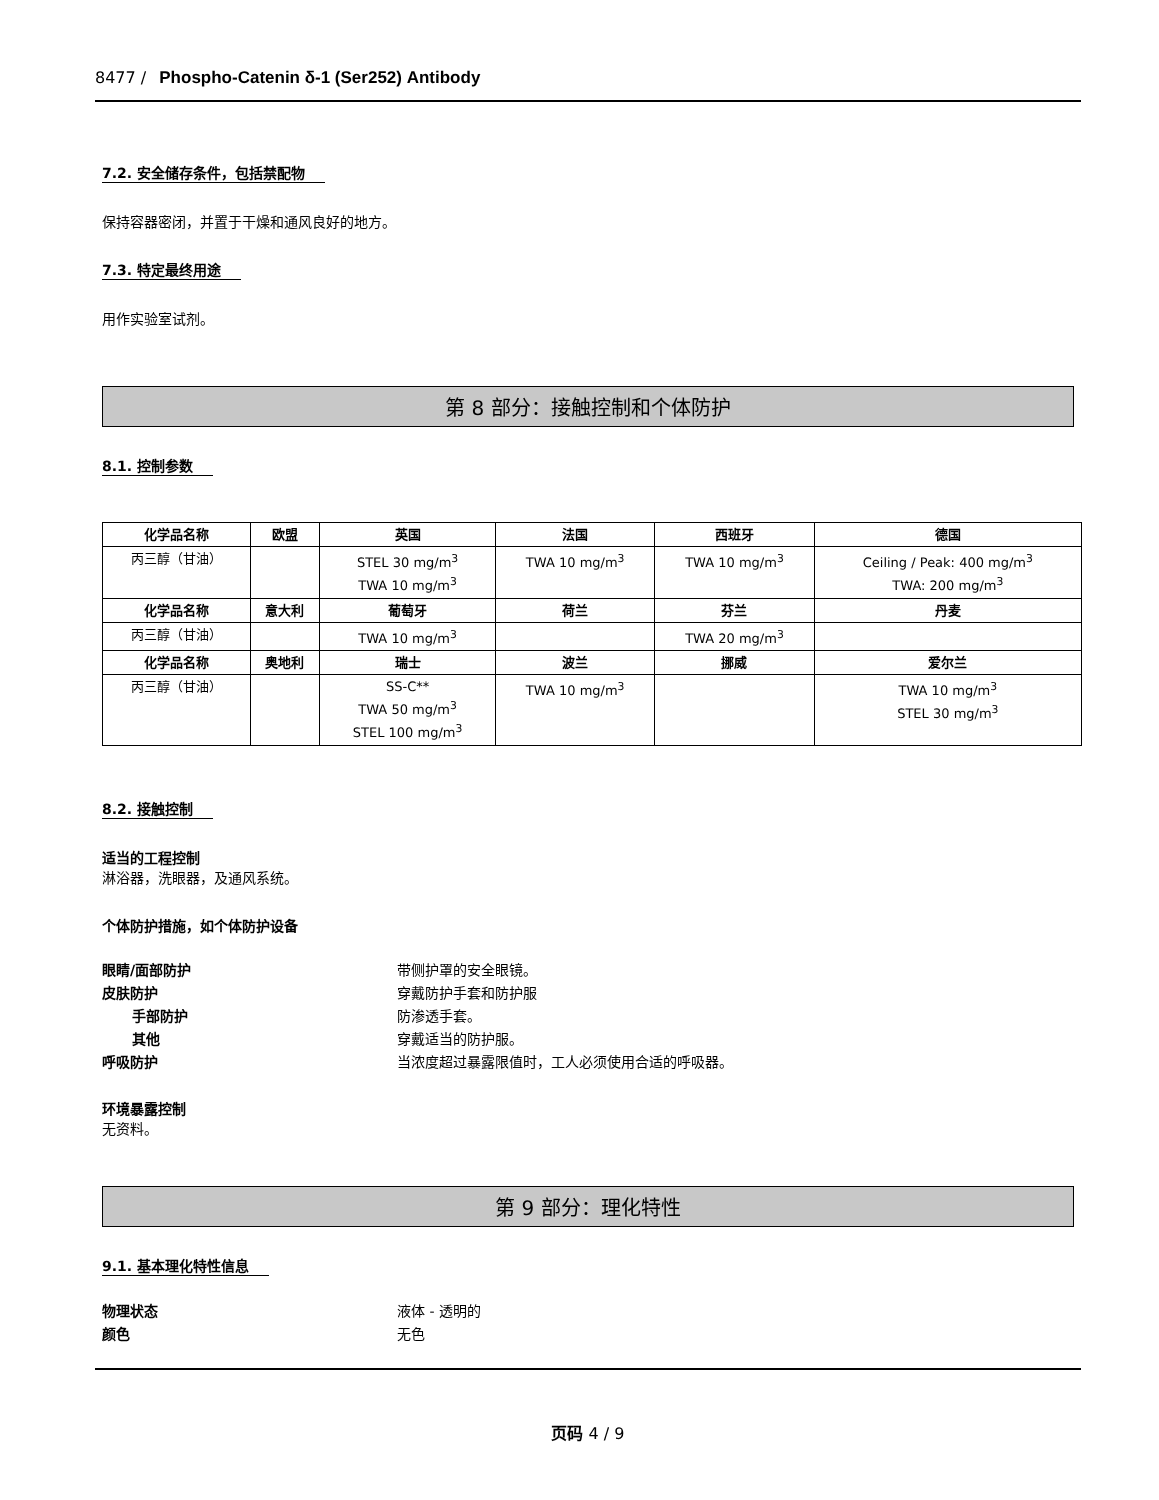8477 / Phospho-Catenin δ-1 (Ser252) Antibody
7.2. 安全储存条件，包括禁配物
保持容器密闭，并置于干燥和通风良好的地方。
7.3. 特定最终用途
用作实验室试剂。
第 8 部分：接触控制和个体防护
8.1. 控制参数
| 化学品名称 | 欧盟 | 英国 | 法国 | 西班牙 | 德国 |
| --- | --- | --- | --- | --- | --- |
| 丙三醇（甘油） | | STEL 30 mg/m<sup>3</sup> TWA 10 mg/m<sup>3</sup> | TWA 10 mg/m<sup>3</sup> | TWA 10 mg/m<sup>3</sup> | Ceiling / Peak: 400 mg/m<sup>3</sup> TWA: 200 mg/m<sup>3</sup> |
| 化学品名称 | 意大利 | 葡萄牙 | 荷兰 | 芬兰 | 丹麦 |
| 丙三醇（甘油） | | TWA 10 mg/m<sup>3</sup> | | TWA 20 mg/m<sup>3</sup> | |
| 化学品名称 | 奥地利 | 瑞士 | 波兰 | 挪威 | 爱尔兰 |
| 丙三醇（甘油） | | SS-C** TWA 50 mg/m<sup>3</sup> STEL 100 mg/m<sup>3</sup> | TWA 10 mg/m<sup>3</sup> | | TWA 10 mg/m<sup>3</sup> STEL 30 mg/m<sup>3</sup> |
8.2. 接触控制
适当的工程控制
淋浴器，洗眼器，及通风系统。
个体防护措施，如个体防护设备
眼睛/面部防护 带侧护罩的安全眼镜。
皮肤防护 穿戴防护手套和防护服
手部防护 防渗透手套。
其他 穿戴适当的防护服。
呼吸防护 当浓度超过暴露限值时，工人必须使用合适的呼吸器。
环境暴露控制
无资料。
第 9 部分：理化特性
9.1. 基本理化特性信息
物理状态 液体 - 透明的
颜色 无色
页码 4 / 9